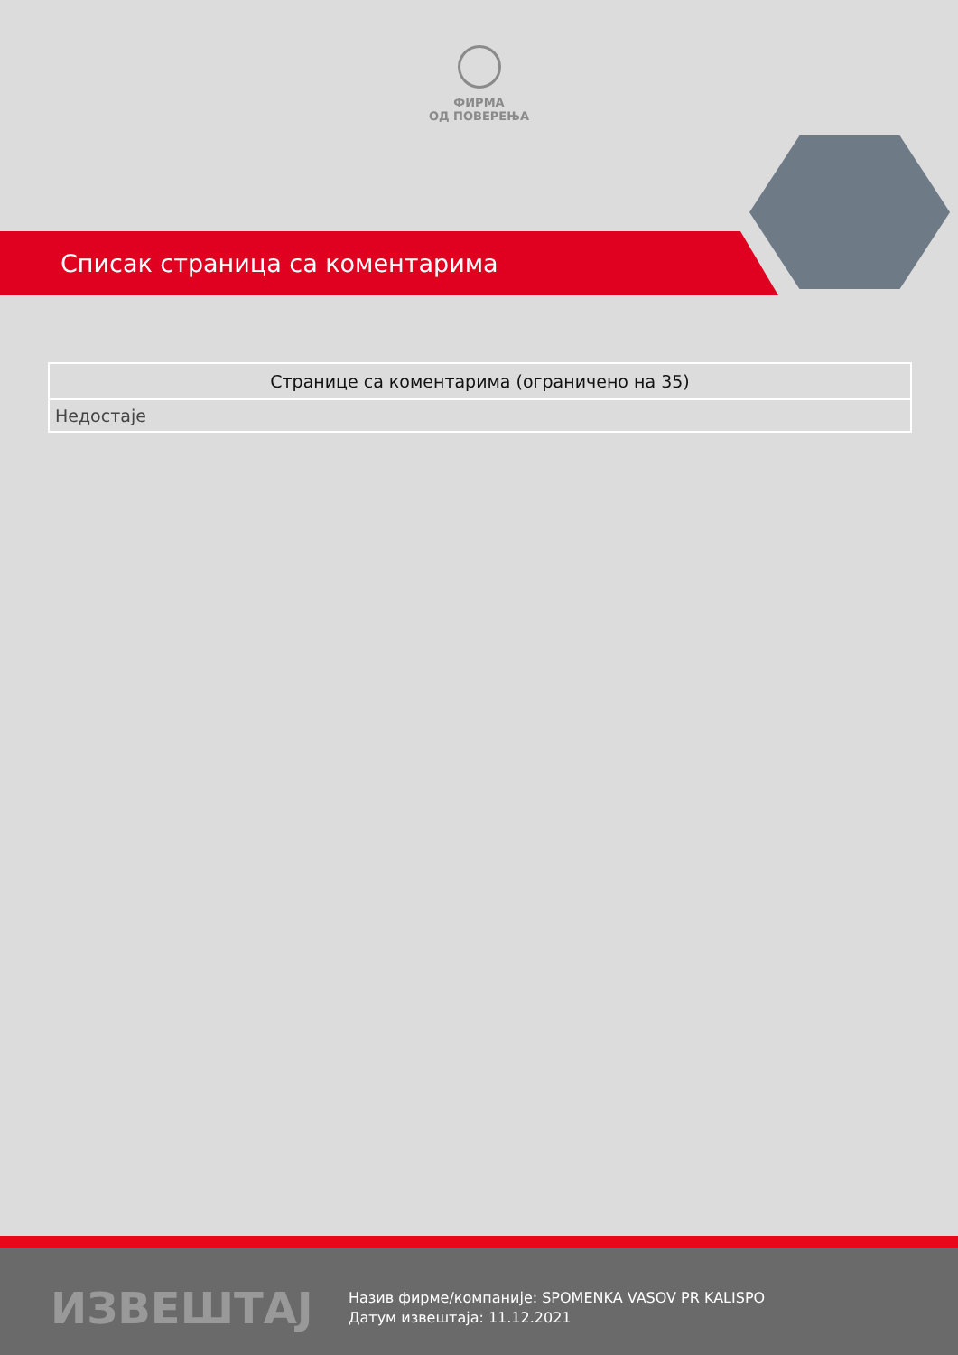ФИРМА
ОД ПОВЕРЕЊА
Списак страница са коментарима
| Странице са коментарима (ограничено на 35) |
| --- |
| Недостаје |
ИЗВЕШТАЈ
Назив фирме/компаније: SPOMENKA VASOV PR KALISPO
Датум извештаја: 11.12.2021